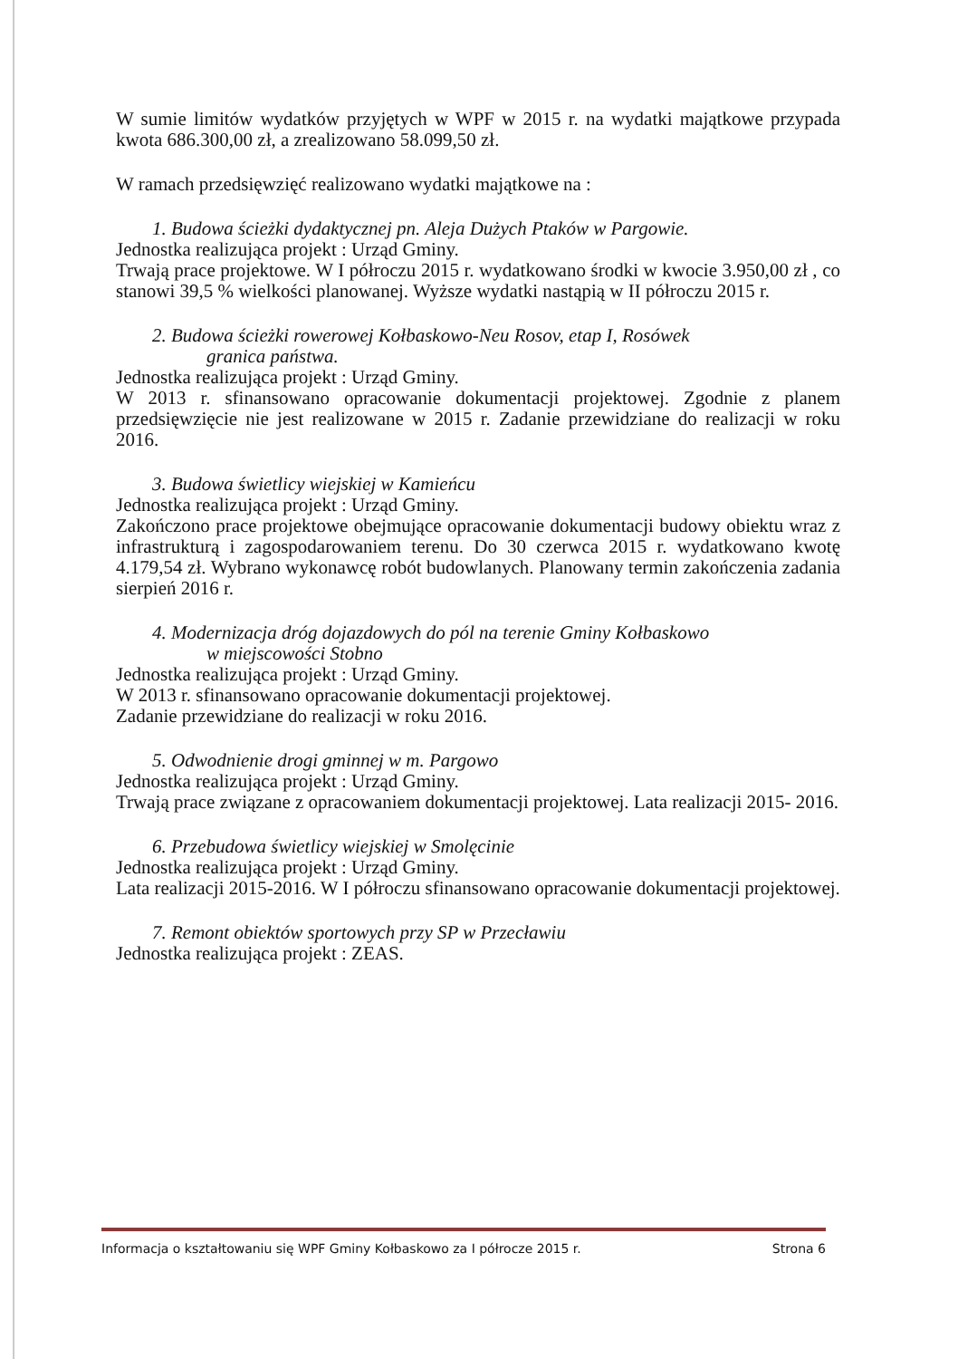W sumie limitów wydatków przyjętych w WPF w 2015 r. na wydatki majątkowe przypada kwota 686.300,00 zł, a zrealizowano 58.099,50 zł.
W ramach przedsięwzięć realizowano wydatki majątkowe na :
1. Budowa ścieżki dydaktycznej pn. Aleja Dużych Ptaków w Pargowie.
Jednostka realizująca projekt : Urząd Gminy.
Trwają prace projektowe. W I półroczu 2015 r. wydatkowano środki w kwocie 3.950,00 zł , co stanowi 39,5 % wielkości planowanej. Wyższe wydatki nastąpią w II półroczu 2015 r.
2. Budowa ścieżki rowerowej Kołbaskowo-Neu Rosov, etap I, Rosówek
granica państwa.
Jednostka realizująca projekt : Urząd Gminy.
W 2013 r. sfinansowano opracowanie dokumentacji projektowej. Zgodnie z planem przedsięwzięcie nie jest realizowane w 2015 r. Zadanie przewidziane do realizacji w roku 2016.
3. Budowa świetlicy wiejskiej w Kamieńcu
Jednostka realizująca projekt : Urząd Gminy.
Zakończono prace projektowe obejmujące opracowanie dokumentacji budowy obiektu wraz z infrastrukturą i zagospodarowaniem terenu. Do 30 czerwca 2015 r. wydatkowano kwotę 4.179,54 zł. Wybrano wykonawcę robót budowlanych. Planowany termin zakończenia zadania sierpień 2016 r.
4. Modernizacja dróg dojazdowych do pól na terenie Gminy Kołbaskowo
w miejscowości Stobno
Jednostka realizująca projekt : Urząd Gminy.
W 2013 r. sfinansowano opracowanie dokumentacji projektowej.
Zadanie przewidziane do realizacji w roku 2016.
5. Odwodnienie drogi gminnej w m. Pargowo
Jednostka realizująca projekt : Urząd Gminy.
Trwają prace związane z opracowaniem dokumentacji projektowej. Lata realizacji 2015- 2016.
6. Przebudowa świetlicy wiejskiej w Smolęcinie
Jednostka realizująca projekt : Urząd Gminy.
Lata realizacji 2015-2016. W I półroczu sfinansowano opracowanie dokumentacji projektowej.
7. Remont obiektów sportowych przy SP w Przecławiu
Jednostka realizująca projekt : ZEAS.
Informacja o kształtowaniu się WPF Gminy Kołbaskowo za I półrocze 2015 r. Strona 6